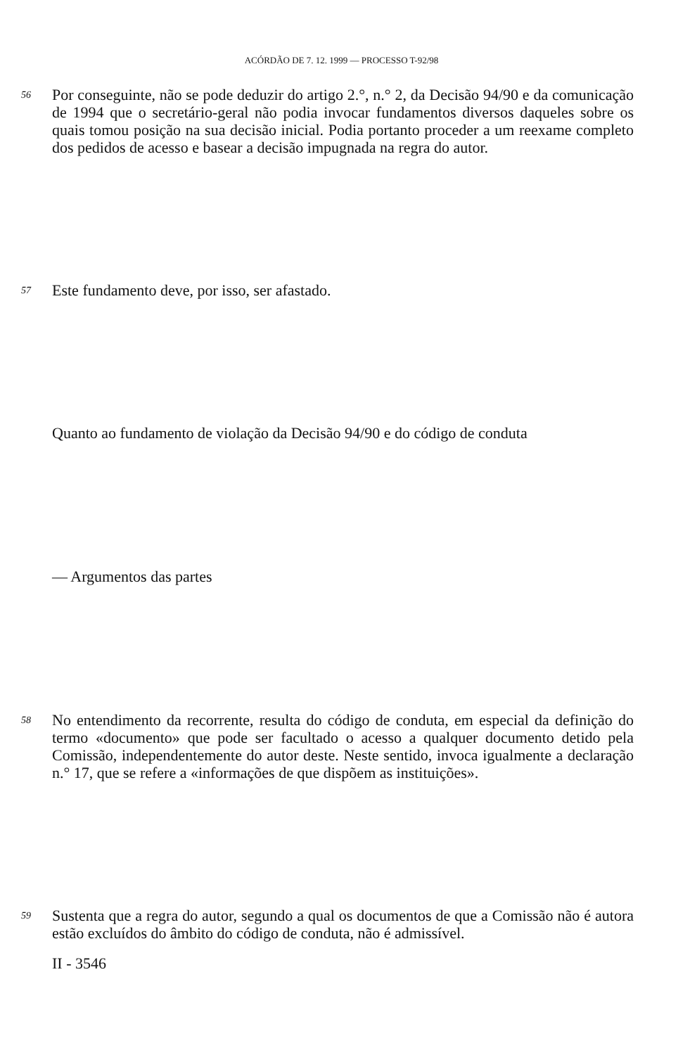ACÓRDÃO DE 7. 12. 1999 — PROCESSO T-92/98
56
Por conseguinte, não se pode deduzir do artigo 2.°, n.° 2, da Decisão 94/90 e da comunicação de 1994 que o secretário-geral não podia invocar fundamentos diversos daqueles sobre os quais tomou posição na sua decisão inicial. Podia portanto proceder a um reexame completo dos pedidos de acesso e basear a decisão impugnada na regra do autor.
57
Este fundamento deve, por isso, ser afastado.
Quanto ao fundamento de violação da Decisão 94/90 e do código de conduta
— Argumentos das partes
58
No entendimento da recorrente, resulta do código de conduta, em especial da definição do termo «documento» que pode ser facultado o acesso a qualquer documento detido pela Comissão, independentemente do autor deste. Neste sentido, invoca igualmente a declaração n.° 17, que se refere a «informações de que dispõem as instituições».
59
Sustenta que a regra do autor, segundo a qual os documentos de que a Comissão não é autora estão excluídos do âmbito do código de conduta, não é admissível.
II - 3546